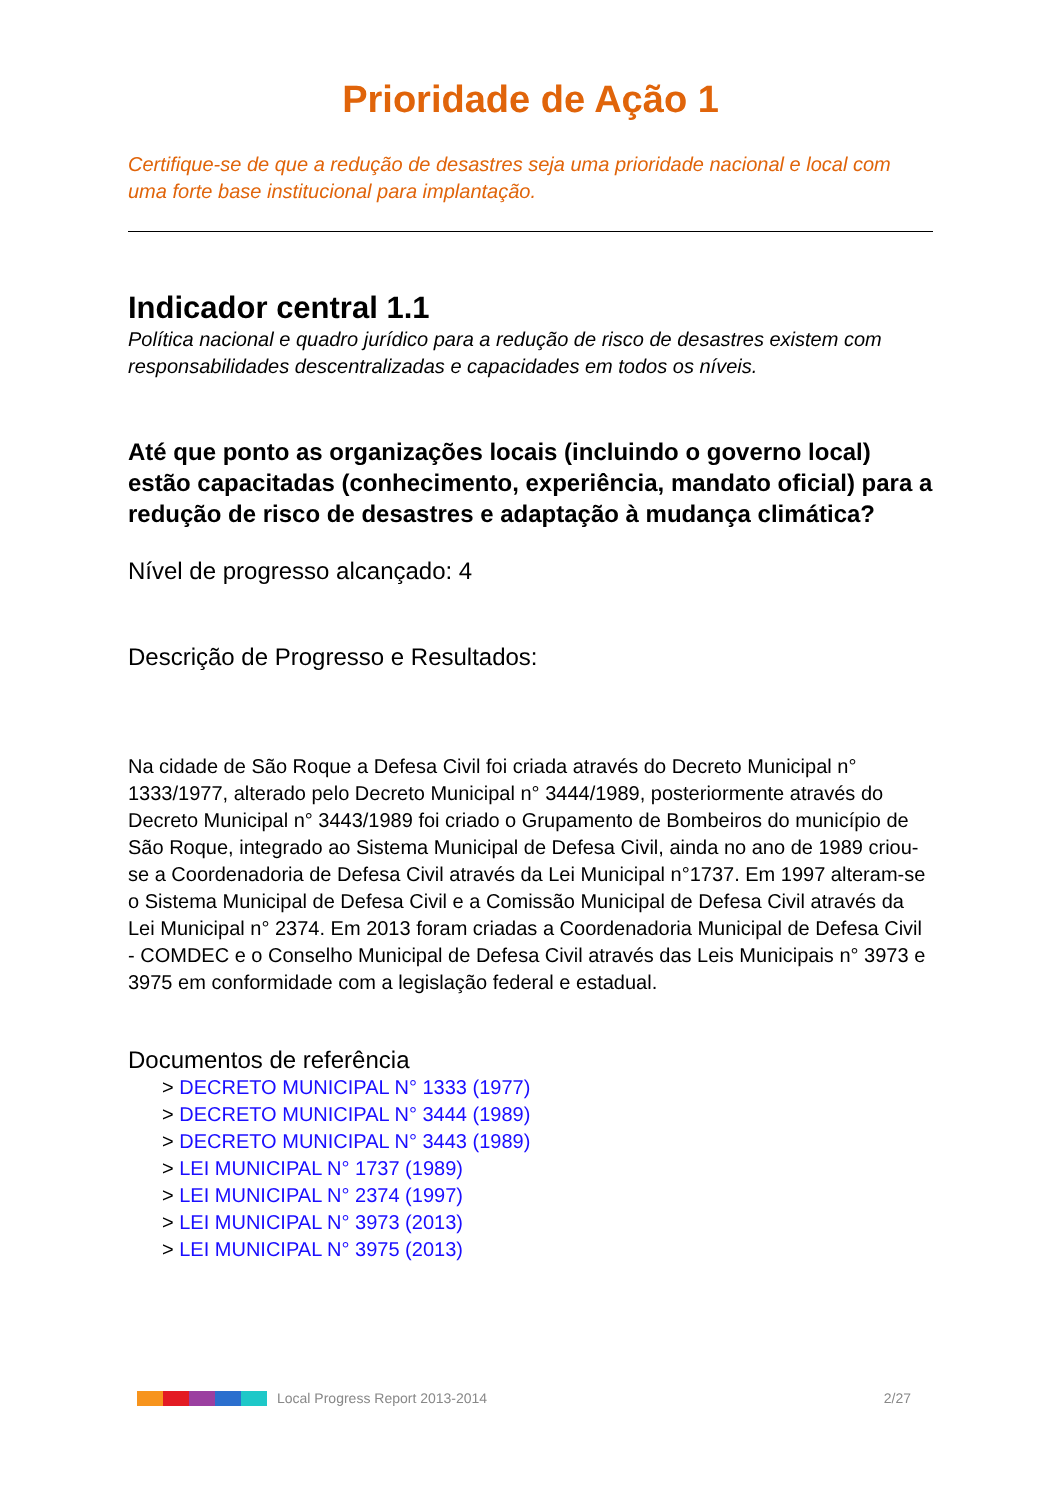Prioridade de Ação 1
Certifique-se de que a redução de desastres seja uma prioridade nacional e local com uma forte base institucional para implantação.
Indicador central 1.1
Política nacional e quadro jurídico para a redução de risco de desastres existem com responsabilidades descentralizadas e capacidades em todos os níveis.
Até que ponto as organizações locais (incluindo o governo local) estão capacitadas (conhecimento, experiência, mandato oficial) para a redução de risco de desastres e adaptação à mudança climática?
Nível de progresso alcançado: 4
Descrição de Progresso e Resultados:
Na cidade de São Roque a Defesa Civil foi criada através do Decreto Municipal n° 1333/1977, alterado pelo Decreto Municipal n° 3444/1989, posteriormente através do Decreto Municipal n° 3443/1989 foi criado o Grupamento de Bombeiros do município de São Roque, integrado ao Sistema Municipal de Defesa Civil, ainda no ano de 1989 criou-se a Coordenadoria de Defesa Civil através da Lei Municipal n°1737. Em 1997 alteram-se o Sistema Municipal de Defesa Civil e a Comissão Municipal de Defesa Civil através da Lei Municipal n° 2374. Em 2013 foram criadas a Coordenadoria Municipal de Defesa Civil - COMDEC e o Conselho Municipal de Defesa Civil através das Leis Municipais n° 3973 e 3975 em conformidade com a legislação federal e estadual.
Documentos de referência
> DECRETO MUNICIPAL N° 1333 (1977)
> DECRETO MUNICIPAL N° 3444 (1989)
> DECRETO MUNICIPAL N° 3443 (1989)
> LEI MUNICIPAL N° 1737 (1989)
> LEI MUNICIPAL N° 2374 (1997)
> LEI MUNICIPAL N° 3973 (2013)
> LEI MUNICIPAL N° 3975 (2013)
Local Progress Report 2013-2014 2/27